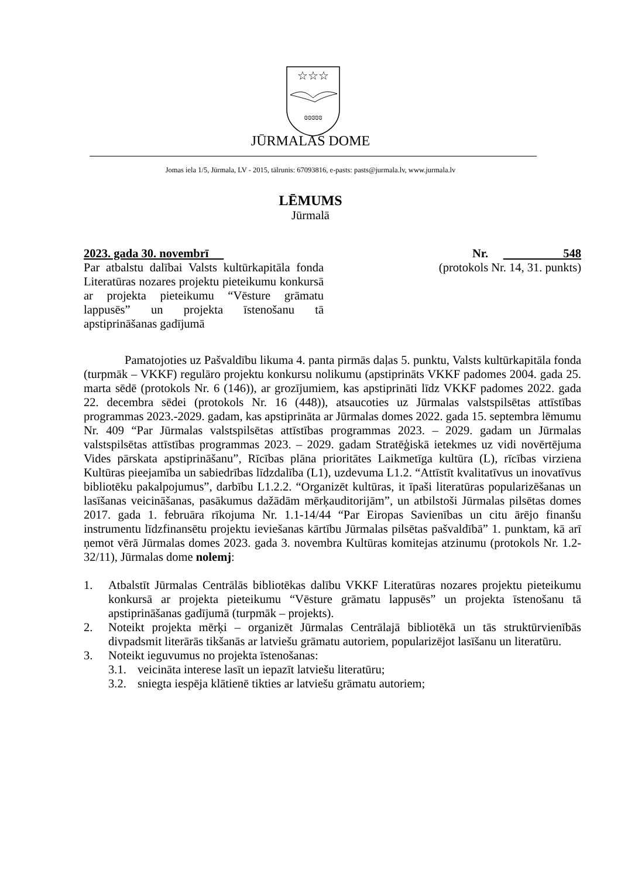☆☆☆
ɞɞɞɞɞ
JŪRMALAS DOME
Jomas iela 1/5, Jūrmala, LV - 2015, tālrunis: 67093816, e-pasts: pasts@jurmala.lv, www.jurmala.lv
LĒMUMS
Jūrmalā
2023. gada 30. novembrī Nr. 548
Par atbalstu dalībai Valsts kultūrkapitāla fonda Literatūras nozares projektu pieteikumu konkursā ar projekta pieteikumu “Vēsture grāmatu lappusēs” un projekta īstenošanu tā apstiprināšanas gadījumā
(protokols Nr. 14, 31. punkts)
Pamatojoties uz Pašvaldību likuma 4. panta pirmās daļas 5. punktu, Valsts kultūrkapitāla fonda (turpmāk – VKKF) regulāro projektu konkursu nolikumu (apstiprināts VKKF padomes 2004. gada 25. marta sēdē (protokols Nr. 6 (146)), ar grozījumiem, kas apstiprināti līdz VKKF padomes 2022. gada 22. decembra sēdei (protokols Nr. 16 (448)), atsaucoties uz Jūrmalas valstspilsētas attīstības programmas 2023.-2029. gadam, kas apstiprināta ar Jūrmalas domes 2022. gada 15. septembra lēmumu Nr. 409 “Par Jūrmalas valstspilsētas attīstības programmas 2023. – 2029. gadam un Jūrmalas valstspilsētas attīstības programmas 2023. – 2029. gadam Stratēģiskā ietekmes uz vidi novērtējuma Vides pārskata apstiprināšanu”, Rīcības plāna prioritātes Laikmetīga kultūra (L), rīcības virziena Kultūras pieejamība un sabiedrības līdzdalība (L1), uzdevuma L1.2. “Attīstīt kvalitatīvus un inovatīvus bibliotēku pakalpojumus”, darbību L1.2.2. “Organizēt kultūras, it īpaši literatūras popularizēšanas un lasīšanas veicināšanas, pasākumus dažādām mērķauditorijām”, un atbilstoši Jūrmalas pilsētas domes 2017. gada 1. februāra rīkojuma Nr. 1.1-14/44 “Par Eiropas Savienības un citu ārējo finanšu instrumentu līdzfinansētu projektu ieviešanas kārtību Jūrmalas pilsētas pašvaldībā” 1. punktam, kā arī ņemot vērā Jūrmalas domes 2023. gada 3. novembra Kultūras komitejas atzinumu (protokols Nr. 1.2-32/11), Jūrmalas dome nolemj:
1. Atbalstīt Jūrmalas Centrālās bibliotēkas dalību VKKF Literatūras nozares projektu pieteikumu konkursā ar projekta pieteikumu “Vēsture grāmatu lappusēs” un projekta īstenošanu tā apstiprināšanas gadījumā (turpmāk – projekts).
2. Noteikt projekta mērķi – organizēt Jūrmalas Centrālajā bibliotēkā un tās struktūrvienībās divpadsmit literārās tikšanās ar latviešu grāmatu autoriem, popularizējot lasīšanu un literatūru.
3. Noteikt ieguvumus no projekta īstenošanas:
3.1. veicināta interese lasīt un iepazīt latviešu literatūru;
3.2. sniegta iespēja klātienē tikties ar latviešu grāmatu autoriem;